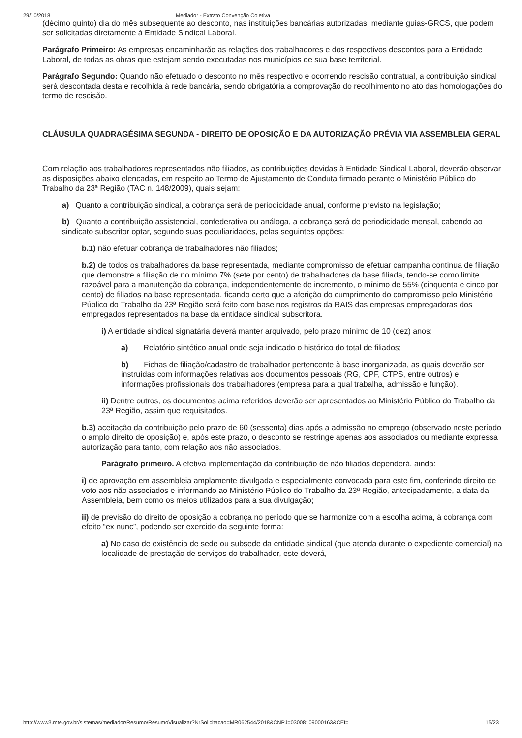29/10/2018 Mediador - Extrato Convenção Coletiva
(décimo quinto) dia do mês subsequente ao desconto, nas instituições bancárias autorizadas, mediante guias-GRCS, que podem ser solicitadas diretamente à Entidade Sindical Laboral.
Parágrafo Primeiro: As empresas encaminharão as relações dos trabalhadores e dos respectivos descontos para a Entidade Laboral, de todas as obras que estejam sendo executadas nos municípios de sua base territorial.
Parágrafo Segundo: Quando não efetuado o desconto no mês respectivo e ocorrendo rescisão contratual, a contribuição sindical será descontada desta e recolhida à rede bancária, sendo obrigatória a comprovação do recolhimento no ato das homologações do termo de rescisão.
CLÁUSULA QUADRAGÉSIMA SEGUNDA - DIREITO DE OPOSIÇÃO E DA AUTORIZAÇÃO PRÉVIA VIA ASSEMBLEIA GERAL
Com relação aos trabalhadores representados não filiados, as contribuições devidas à Entidade Sindical Laboral, deverão observar as disposições abaixo elencadas, em respeito ao Termo de Ajustamento de Conduta firmado perante o Ministério Público do Trabalho da 23ª Região (TAC n. 148/2009), quais sejam:
a) Quanto a contribuição sindical, a cobrança será de periodicidade anual, conforme previsto na legislação;
b) Quanto a contribuição assistencial, confederativa ou análoga, a cobrança será de periodicidade mensal, cabendo ao sindicato subscritor optar, segundo suas peculiaridades, pelas seguintes opções:
b.1) não efetuar cobrança de trabalhadores não filiados;
b.2) de todos os trabalhadores da base representada, mediante compromisso de efetuar campanha continua de filiação que demonstre a filiação de no mínimo 7% (sete por cento) de trabalhadores da base filiada, tendo-se como limite razoável para a manutenção da cobrança, independentemente de incremento, o mínimo de 55% (cinquenta e cinco por cento) de filiados na base representada, ficando certo que a aferição do cumprimento do compromisso pelo Ministério Público do Trabalho da 23ª Região será feito com base nos registros da RAIS das empresas empregadoras dos empregados representados na base da entidade sindical subscritora.
i) A entidade sindical signatária deverá manter arquivado, pelo prazo mínimo de 10 (dez) anos:
a) Relatório sintético anual onde seja indicado o histórico do total de filiados;
b) Fichas de filiação/cadastro de trabalhador pertencente à base inorganizada, as quais deverão ser instruídas com informações relativas aos documentos pessoais (RG, CPF, CTPS, entre outros) e informações profissionais dos trabalhadores (empresa para a qual trabalha, admissão e função).
ii) Dentre outros, os documentos acima referidos deverão ser apresentados ao Ministério Público do Trabalho da 23ª Região, assim que requisitados.
b.3) aceitação da contribuição pelo prazo de 60 (sessenta) dias após a admissão no emprego (observado neste período o amplo direito de oposição) e, após este prazo, o desconto se restringe apenas aos associados ou mediante expressa autorização para tanto, com relação aos não associados.
Parágrafo primeiro. A efetiva implementação da contribuição de não filiados dependerá, ainda:
i) de aprovação em assembleia amplamente divulgada e especialmente convocada para este fim, conferindo direito de voto aos não associados e informando ao Ministério Público do Trabalho da 23ª Região, antecipadamente, a data da Assembleia, bem como os meios utilizados para a sua divulgação;
ii) de previsão do direito de oposição à cobrança no período que se harmonize com a escolha acima, à cobrança com efeito “ex nunc”, podendo ser exercido da seguinte forma:
a) No caso de existência de sede ou subsede da entidade sindical (que atenda durante o expediente comercial) na localidade de prestação de serviços do trabalhador, este deverá,
http://www3.mte.gov.br/sistemas/mediador/Resumo/ResumoVisualizar?NrSolicitacao=MR062544/2018&CNPJ=03008109000163&CEI= 15/23